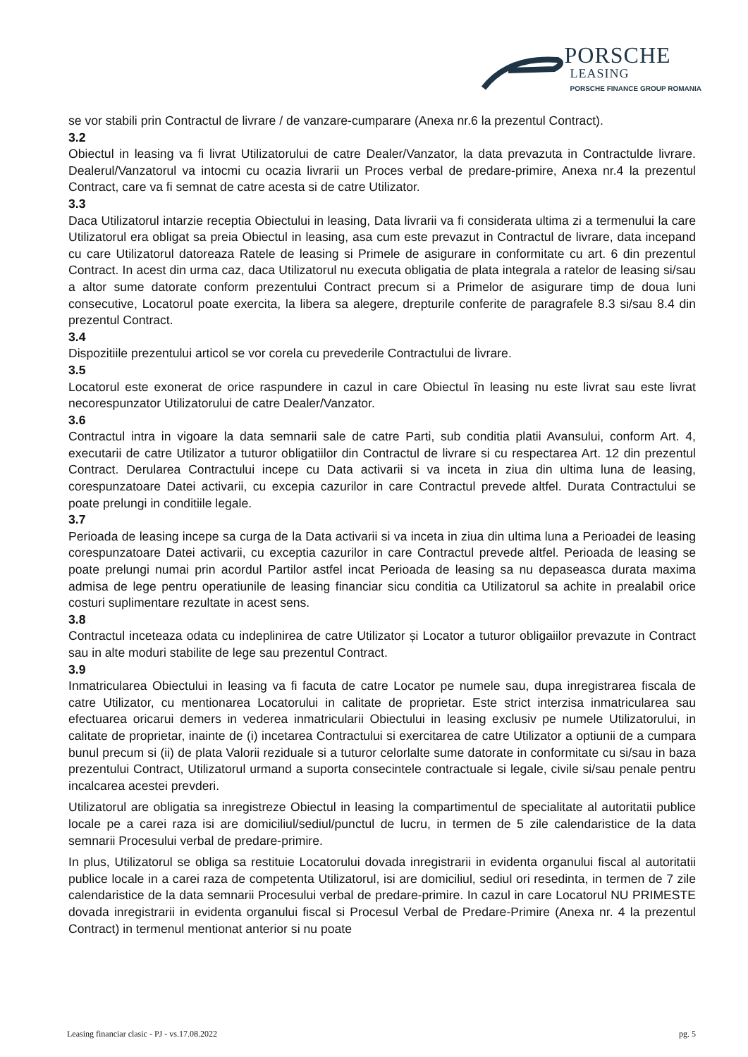PORSCHE
LEASING
PORSCHE FINANCE GROUP ROMANIA
se vor stabili prin Contractul de livrare / de vanzare-cumparare (Anexa nr.6 la prezentul Contract).
3.2
Obiectul in leasing va fi livrat Utilizatorului de catre Dealer/Vanzator, la data prevazuta in Contractulde livrare. Dealerul/Vanzatorul va intocmi cu ocazia livrarii un Proces verbal de predare-primire, Anexa nr.4 la prezentul Contract, care va fi semnat de catre acesta si de catre Utilizator.
3.3
Daca Utilizatorul intarzie receptia Obiectului in leasing, Data livrarii va fi considerata ultima zi a termenului la care Utilizatorul era obligat sa preia Obiectul in leasing, asa cum este prevazut in Contractul de livrare, data incepand cu care Utilizatorul datoreaza Ratele de leasing si Primele de asigurare in conformitate cu art. 6 din prezentul Contract. In acest din urma caz, daca Utilizatorul nu executa obligatia de plata integrala a ratelor de leasing si/sau a altor sume datorate conform prezentului Contract precum si a Primelor de asigurare timp de doua luni consecutive, Locatorul poate exercita, la libera sa alegere, drepturile conferite de paragrafele 8.3 si/sau 8.4 din prezentul Contract.
3.4
Dispozitiile prezentului articol se vor corela cu prevederile Contractului de livrare.
3.5
Locatorul este exonerat de orice raspundere in cazul in care Obiectul în leasing nu este livrat sau este livrat necorespunzator Utilizatorului de catre Dealer/Vanzator.
3.6
Contractul intra in vigoare la data semnarii sale de catre Parti, sub conditia platii Avansului, conform Art. 4, executarii de catre Utilizator a tuturor obligatiilor din Contractul de livrare si cu respectarea Art. 12 din prezentul Contract. Derularea Contractului incepe cu Data activarii si va inceta in ziua din ultima luna de leasing, corespunzatoare Datei activarii, cu excepia cazurilor in care Contractul prevede altfel. Durata Contractului se poate prelungi in conditiile legale.
3.7
Perioada de leasing incepe sa curga de la Data activarii si va inceta in ziua din ultima luna a Perioadei de leasing corespunzatoare Datei activarii, cu exceptia cazurilor in care Contractul prevede altfel. Perioada de leasing se poate prelungi numai prin acordul Partilor astfel incat Perioada de leasing sa nu depaseasca durata maxima admisa de lege pentru operatiunile de leasing financiar sicu conditia ca Utilizatorul sa achite in prealabil orice costuri suplimentare rezultate in acest sens.
3.8
Contractul inceteaza odata cu indeplinirea de catre Utilizator și Locator a tuturor obligaiilor prevazute in Contract sau in alte moduri stabilite de lege sau prezentul Contract.
3.9
Inmatricularea Obiectului in leasing va fi facuta de catre Locator pe numele sau, dupa inregistrarea fiscala de catre Utilizator, cu mentionarea Locatorului in calitate de proprietar. Este strict interzisa inmatricularea sau efectuarea oricarui demers in vederea inmatricularii Obiectului in leasing exclusiv pe numele Utilizatorului, in calitate de proprietar, inainte de (i) incetarea Contractului si exercitarea de catre Utilizator a optiunii de a cumpara bunul precum si (ii) de plata Valorii reziduale si a tuturor celorlalte sume datorate in conformitate cu si/sau in baza prezentului Contract, Utilizatorul urmand a suporta consecintele contractuale si legale, civile si/sau penale pentru incalcarea acestei prevderi.
Utilizatorul are obligatia sa inregistreze Obiectul in leasing la compartimentul de specialitate al autoritatii publice locale pe a carei raza isi are domiciliul/sediul/punctul de lucru, in termen de 5 zile calendaristice de la data semnarii Procesului verbal de predare-primire.
In plus, Utilizatorul se obliga sa restituie Locatorului dovada inregistrarii in evidenta organului fiscal al autoritatii publice locale in a carei raza de competenta Utilizatorul, isi are domiciliul, sediul ori resedinta, in termen de 7 zile calendaristice de la data semnarii Procesului verbal de predare-primire. In cazul in care Locatorul NU PRIMESTE dovada inregistrarii in evidenta organului fiscal si Procesul Verbal de Predare-Primire (Anexa nr. 4 la prezentul Contract) in termenul mentionat anterior si nu poate
Leasing financiar clasic - PJ - vs.17.08.2022 pg. 5